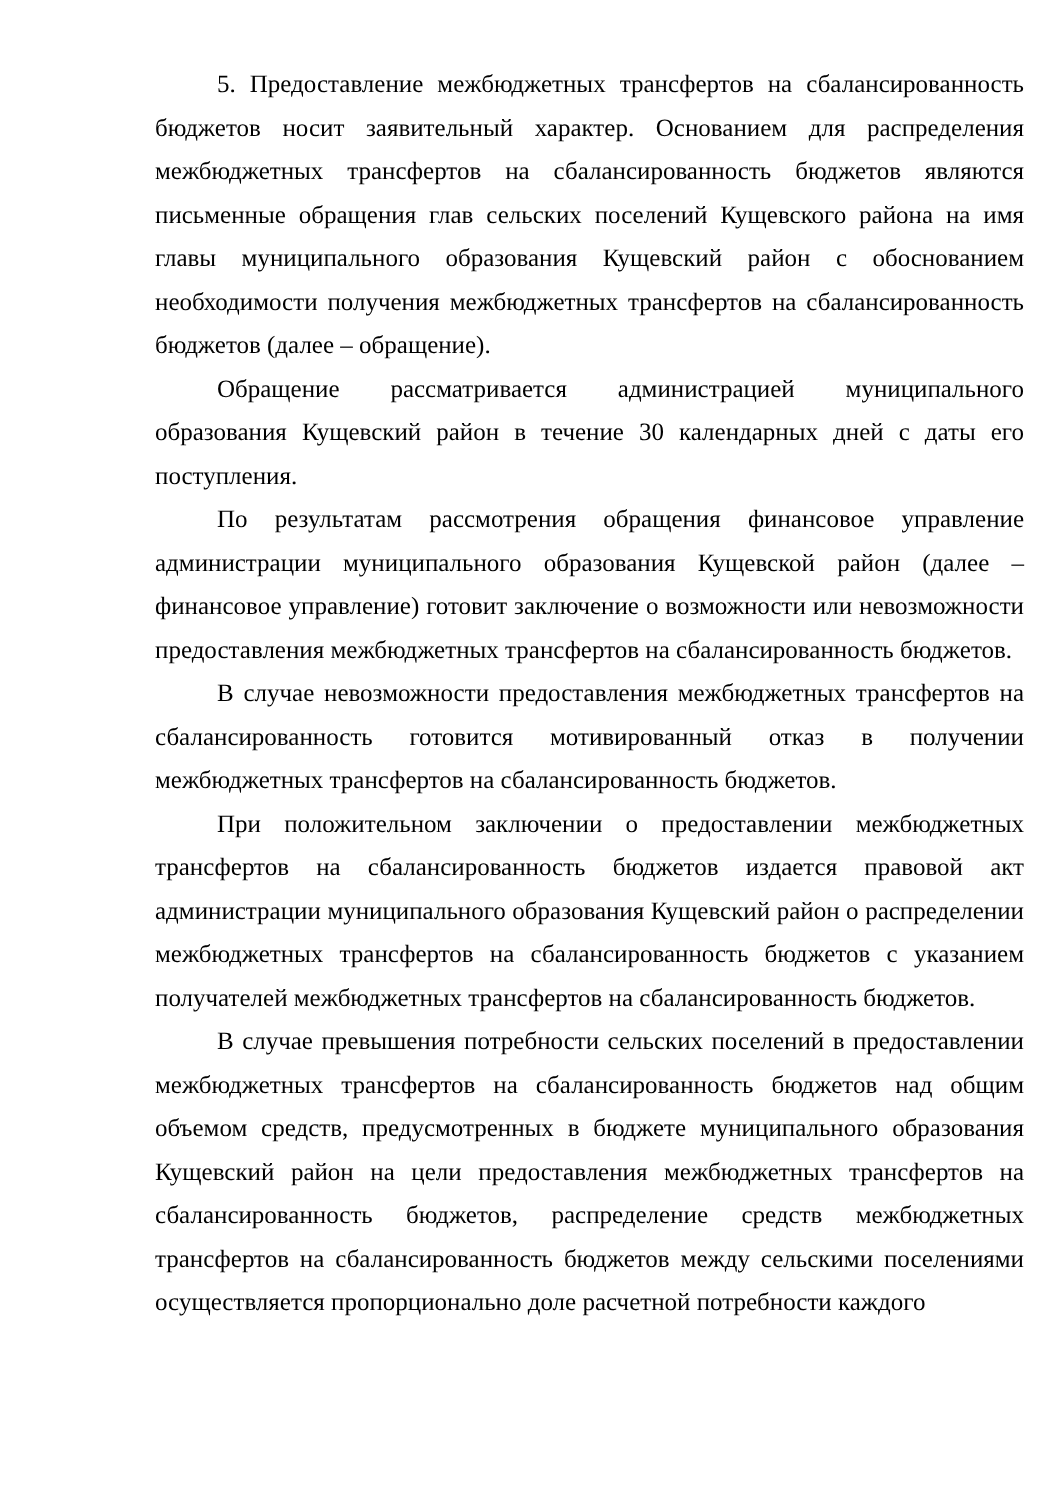5. Предоставление межбюджетных трансфертов на сбалансированность бюджетов носит заявительный характер. Основанием для распределения межбюджетных трансфертов на сбалансированность бюджетов являются письменные обращения глав сельских поселений Кущевского района на имя главы муниципального образования Кущевский район с обоснованием необходимости получения межбюджетных трансфертов на сбалансированность бюджетов (далее – обращение).
Обращение рассматривается администрацией муниципального образования Кущевский район в течение 30 календарных дней с даты его поступления.
По результатам рассмотрения обращения финансовое управление администрации муниципального образования Кущевской район (далее – финансовое управление) готовит заключение о возможности или невозможности предоставления межбюджетных трансфертов на сбалансированность бюджетов.
В случае невозможности предоставления межбюджетных трансфертов на сбалансированность готовится мотивированный отказ в получении межбюджетных трансфертов на сбалансированность бюджетов.
При положительном заключении о предоставлении межбюджетных трансфертов на сбалансированность бюджетов издается правовой акт администрации муниципального образования Кущевский район о распределении межбюджетных трансфертов на сбалансированность бюджетов с указанием получателей межбюджетных трансфертов на сбалансированность бюджетов.
В случае превышения потребности сельских поселений в предоставлении межбюджетных трансфертов на сбалансированность бюджетов над общим объемом средств, предусмотренных в бюджете муниципального образования Кущевский район на цели предоставления межбюджетных трансфертов на сбалансированность бюджетов, распределение средств межбюджетных трансфертов на сбалансированность бюджетов между сельскими поселениями осуществляется пропорционально доле расчетной потребности каждого